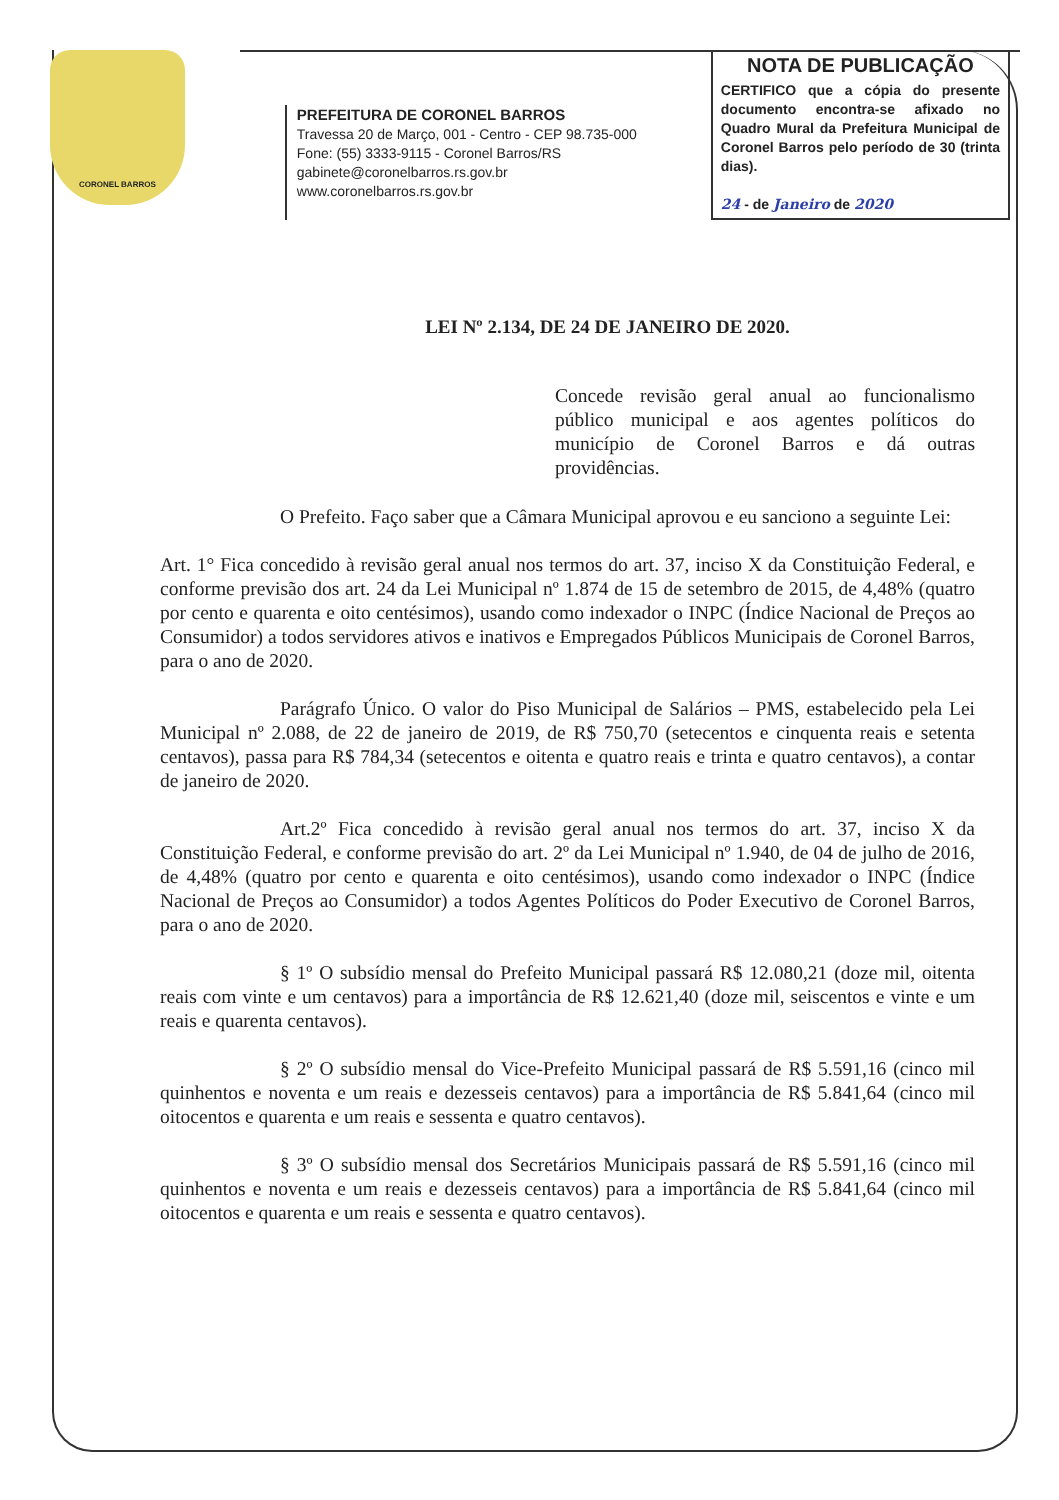CORONEL BARROS
PREFEITURA DE CORONEL BARROS
Travessa 20 de Março, 001 - Centro - CEP 98.735-000
Fone: (55) 3333-9115 - Coronel Barros/RS
gabinete@coronelbarros.rs.gov.br
www.coronelbarros.rs.gov.br
NOTA DE PUBLICAÇÃO
CERTIFICO que a cópia do presente documento encontra-se afixado no Quadro Mural da Prefeitura Municipal de Coronel Barros pelo período de 30 (trinta dias).
24 - de Janeiro de 2020
LEI Nº 2.134, DE 24 DE JANEIRO DE 2020.
Concede revisão geral anual ao funcionalismo público municipal e aos agentes políticos do município de Coronel Barros e dá outras providências.
O Prefeito. Faço saber que a Câmara Municipal aprovou e eu sanciono a seguinte Lei:
Art. 1° Fica concedido à revisão geral anual nos termos do art. 37, inciso X da Constituição Federal, e conforme previsão dos art. 24 da Lei Municipal nº 1.874 de 15 de setembro de 2015, de 4,48% (quatro por cento e quarenta e oito centésimos), usando como indexador o INPC (Índice Nacional de Preços ao Consumidor) a todos servidores ativos e inativos e Empregados Públicos Municipais de Coronel Barros, para o ano de 2020.
Parágrafo Único. O valor do Piso Municipal de Salários – PMS, estabelecido pela Lei Municipal nº 2.088, de 22 de janeiro de 2019, de R$ 750,70 (setecentos e cinquenta reais e setenta centavos), passa para R$ 784,34 (setecentos e oitenta e quatro reais e trinta e quatro centavos), a contar de janeiro de 2020.
Art.2º Fica concedido à revisão geral anual nos termos do art. 37, inciso X da Constituição Federal, e conforme previsão do art. 2º da Lei Municipal nº 1.940, de 04 de julho de 2016, de 4,48% (quatro por cento e quarenta e oito centésimos), usando como indexador o INPC (Índice Nacional de Preços ao Consumidor) a todos Agentes Políticos do Poder Executivo de Coronel Barros, para o ano de 2020.
§ 1º O subsídio mensal do Prefeito Municipal passará R$ 12.080,21 (doze mil, oitenta reais com vinte e um centavos) para a importância de R$ 12.621,40 (doze mil, seiscentos e vinte e um reais e quarenta centavos).
§ 2º O subsídio mensal do Vice-Prefeito Municipal passará de R$ 5.591,16 (cinco mil quinhentos e noventa e um reais e dezesseis centavos) para a importância de R$ 5.841,64 (cinco mil oitocentos e quarenta e um reais e sessenta e quatro centavos).
§ 3º O subsídio mensal dos Secretários Municipais passará de R$ 5.591,16 (cinco mil quinhentos e noventa e um reais e dezesseis centavos) para a importância de R$ 5.841,64 (cinco mil oitocentos e quarenta e um reais e sessenta e quatro centavos).